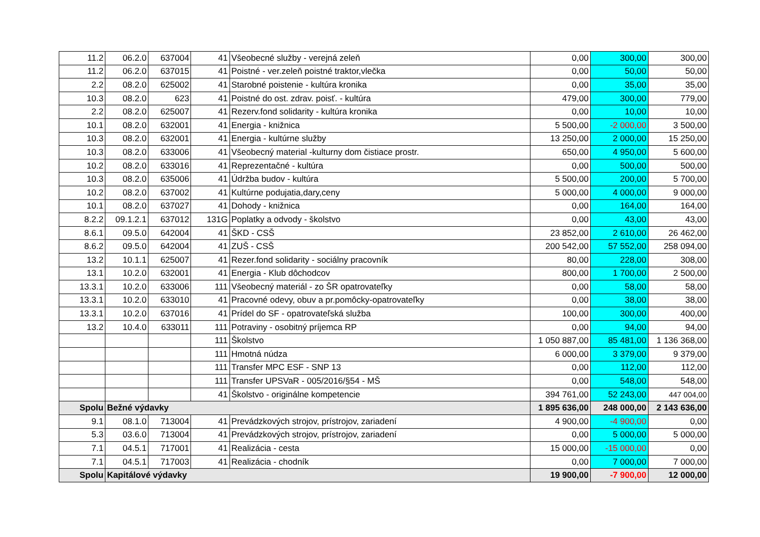| 11.2 | 06.2.0 | 637004 | 41 | Všeobecné služby - verejná zeleň | 0,00 | 300,00 | 300,00 |
| 11.2 | 06.2.0 | 637015 | 41 | Poistné - ver.zeleň poistné traktor,vlečka | 0,00 | 50,00 | 50,00 |
| 2.2 | 08.2.0 | 625002 | 41 | Starobné poistenie - kultúra kronika | 0,00 | 35,00 | 35,00 |
| 10.3 | 08.2.0 | 623 | 41 | Poistné do ost. zdrav. poisť. - kultúra | 479,00 | 300,00 | 779,00 |
| 2.2 | 08.2.0 | 625007 | 41 | Rezerv.fond solidarity - kultúra kronika | 0,00 | 10,00 | 10,00 |
| 10.1 | 08.2.0 | 632001 | 41 | Energia - knižnica | 5 500,00 | -2 000,00 | 3 500,00 |
| 10.3 | 08.2.0 | 632001 | 41 | Energia - kultúrne služby | 13 250,00 | 2 000,00 | 15 250,00 |
| 10.3 | 08.2.0 | 633006 | 41 | Všeobecný material -kulturny dom čistiace prostr. | 650,00 | 4 950,00 | 5 600,00 |
| 10.2 | 08.2.0 | 633016 | 41 | Reprezentačné - kultúra | 0,00 | 500,00 | 500,00 |
| 10.3 | 08.2.0 | 635006 | 41 | Údržba budov - kultúra | 5 500,00 | 200,00 | 5 700,00 |
| 10.2 | 08.2.0 | 637002 | 41 | Kultúrne podujatia,dary,ceny | 5 000,00 | 4 000,00 | 9 000,00 |
| 10.1 | 08.2.0 | 637027 | 41 | Dohody - knižnica | 0,00 | 164,00 | 164,00 |
| 8.2.2 | 09.1.2.1 | 637012 | 131G | Poplatky a odvody - školstvo | 0,00 | 43,00 | 43,00 |
| 8.6.1 | 09.5.0 | 642004 | 41 | ŠKD - CSŠ | 23 852,00 | 2 610,00 | 26 462,00 |
| 8.6.2 | 09.5.0 | 642004 | 41 | ZUŠ - CSŠ | 200 542,00 | 57 552,00 | 258 094,00 |
| 13.2 | 10.1.1 | 625007 | 41 | Rezer.fond solidarity - sociálny pracovník | 80,00 | 228,00 | 308,00 |
| 13.1 | 10.2.0 | 632001 | 41 | Energia - Klub dôchodcov | 800,00 | 1 700,00 | 2 500,00 |
| 13.3.1 | 10.2.0 | 633006 | 111 | Všeobecný materiál - zo ŠR opatrovateľky | 0,00 | 58,00 | 58,00 |
| 13.3.1 | 10.2.0 | 633010 | 41 | Pracovné odevy, obuv a pr.pomôcky-opatrovateľky | 0,00 | 38,00 | 38,00 |
| 13.3.1 | 10.2.0 | 637016 | 41 | Prídel do SF - opatrovateľská služba | 100,00 | 300,00 | 400,00 |
| 13.2 | 10.4.0 | 633011 | 111 | Potraviny - osobitný príjemca RP | 0,00 | 94,00 | 94,00 |
| | | | 111 | Školstvo | 1 050 887,00 | 85 481,00 | 1 136 368,00 |
| | | | 111 | Hmotná núdza | 6 000,00 | 3 379,00 | 9 379,00 |
| | | | 111 | Transfer MPC ESF - SNP 13 | 0,00 | 112,00 | 112,00 |
| | | | 111 | Transfer UPSVaR - 005/2016/§54 - MŠ | 0,00 | 548,00 | 548,00 |
| | | | 41 | Školstvo - originálne kompetencie | 394 761,00 | 52 243,00 | 447 004,00 |
| Spolu | Bežné výdavky | | | | 1 895 636,00 | 248 000,00 | 2 143 636,00 |
| 9.1 | 08.1.0 | 713004 | 41 | Prevádzkových strojov, prístrojov, zariadení | 4 900,00 | -4 900,00 | 0,00 |
| 5.3 | 03.6.0 | 713004 | 41 | Prevádzkových strojov, prístrojov, zariadení | 0,00 | 5 000,00 | 5 000,00 |
| 7.1 | 04.5.1 | 717001 | 41 | Realizácia - cesta | 15 000,00 | -15 000,00 | 0,00 |
| 7.1 | 04.5.1 | 717003 | 41 | Realizácia - chodník | 0,00 | 7 000,00 | 7 000,00 |
| Spolu | Kapitálové výdavky | | | | 19 900,00 | -7 900,00 | 12 000,00 |